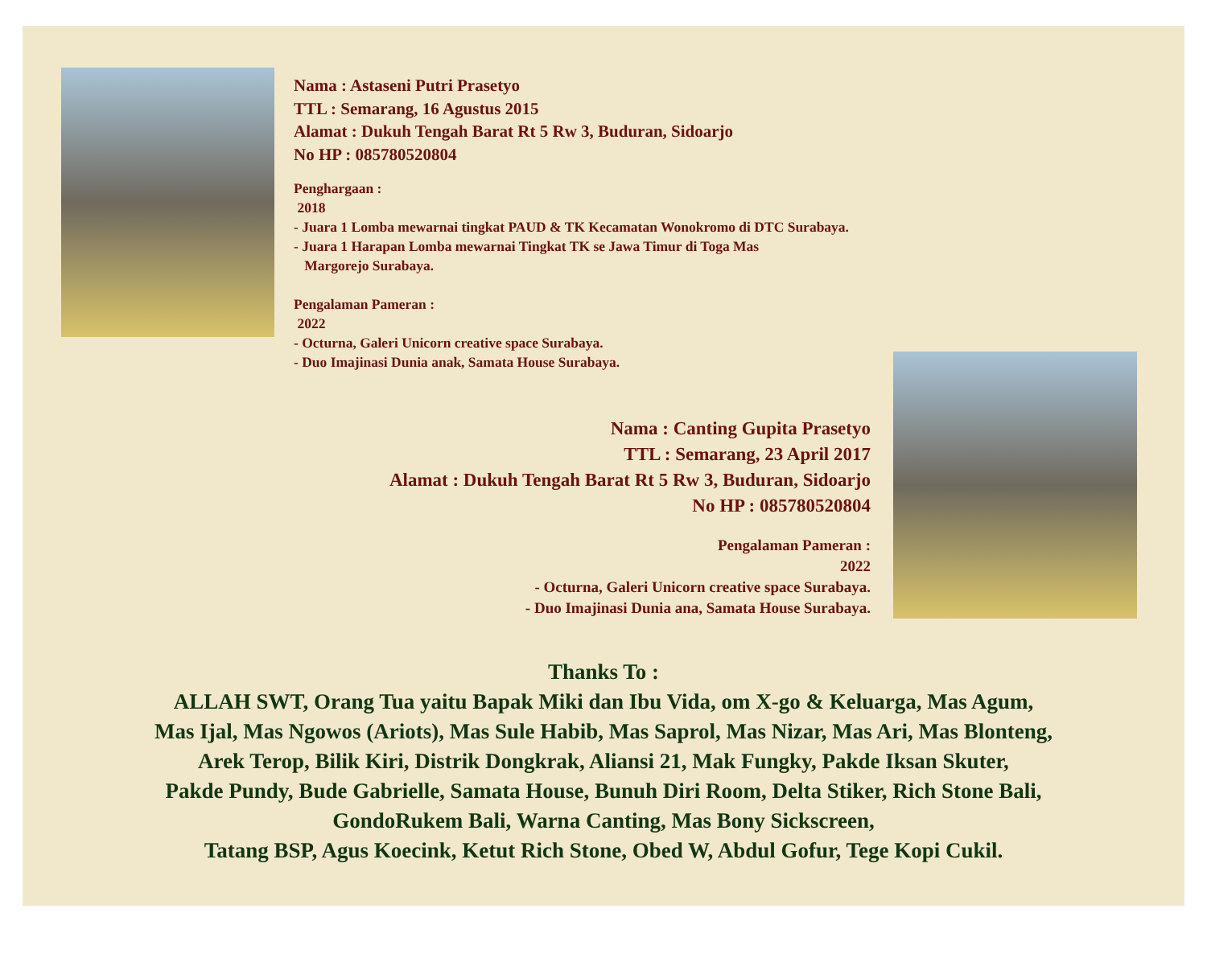Nama : Astaseni Putri Prasetyo
TTL : Semarang, 16 Agustus 2015
Alamat : Dukuh Tengah Barat Rt 5 Rw 3, Buduran, Sidoarjo
No HP : 085780520804
Penghargaan :
2018
- Juara 1 Lomba mewarnai tingkat PAUD & TK Kecamatan Wonokromo di DTC Surabaya.
- Juara 1 Harapan Lomba mewarnai Tingkat TK se Jawa Timur di Toga Mas
Margorejo Surabaya.
Pengalaman Pameran :
2022
- Octurna, Galeri Unicorn creative space Surabaya.
- Duo Imajinasi Dunia anak, Samata House Surabaya.
Nama : Canting Gupita Prasetyo
TTL : Semarang, 23 April 2017
Alamat : Dukuh Tengah Barat Rt 5 Rw 3, Buduran, Sidoarjo
No HP : 085780520804
Pengalaman Pameran :
2022
- Octurna, Galeri Unicorn creative space Surabaya.
- Duo Imajinasi Dunia ana, Samata House Surabaya.
Thanks To :
ALLAH SWT, Orang Tua yaitu Bapak Miki dan Ibu Vida, om X-go & Keluarga, Mas Agum,
Mas Ijal, Mas Ngowos (Ariots), Mas Sule Habib, Mas Saprol, Mas Nizar, Mas Ari, Mas Blonteng,
Arek Terop, Bilik Kiri, Distrik Dongkrak, Aliansi 21, Mak Fungky, Pakde Iksan Skuter,
Pakde Pundy, Bude Gabrielle, Samata House, Bunuh Diri Room, Delta Stiker, Rich Stone Bali,
GondoRukem Bali, Warna Canting, Mas Bony Sickscreen,
Tatang BSP, Agus Koecink, Ketut Rich Stone, Obed W, Abdul Gofur, Tege Kopi Cukil.